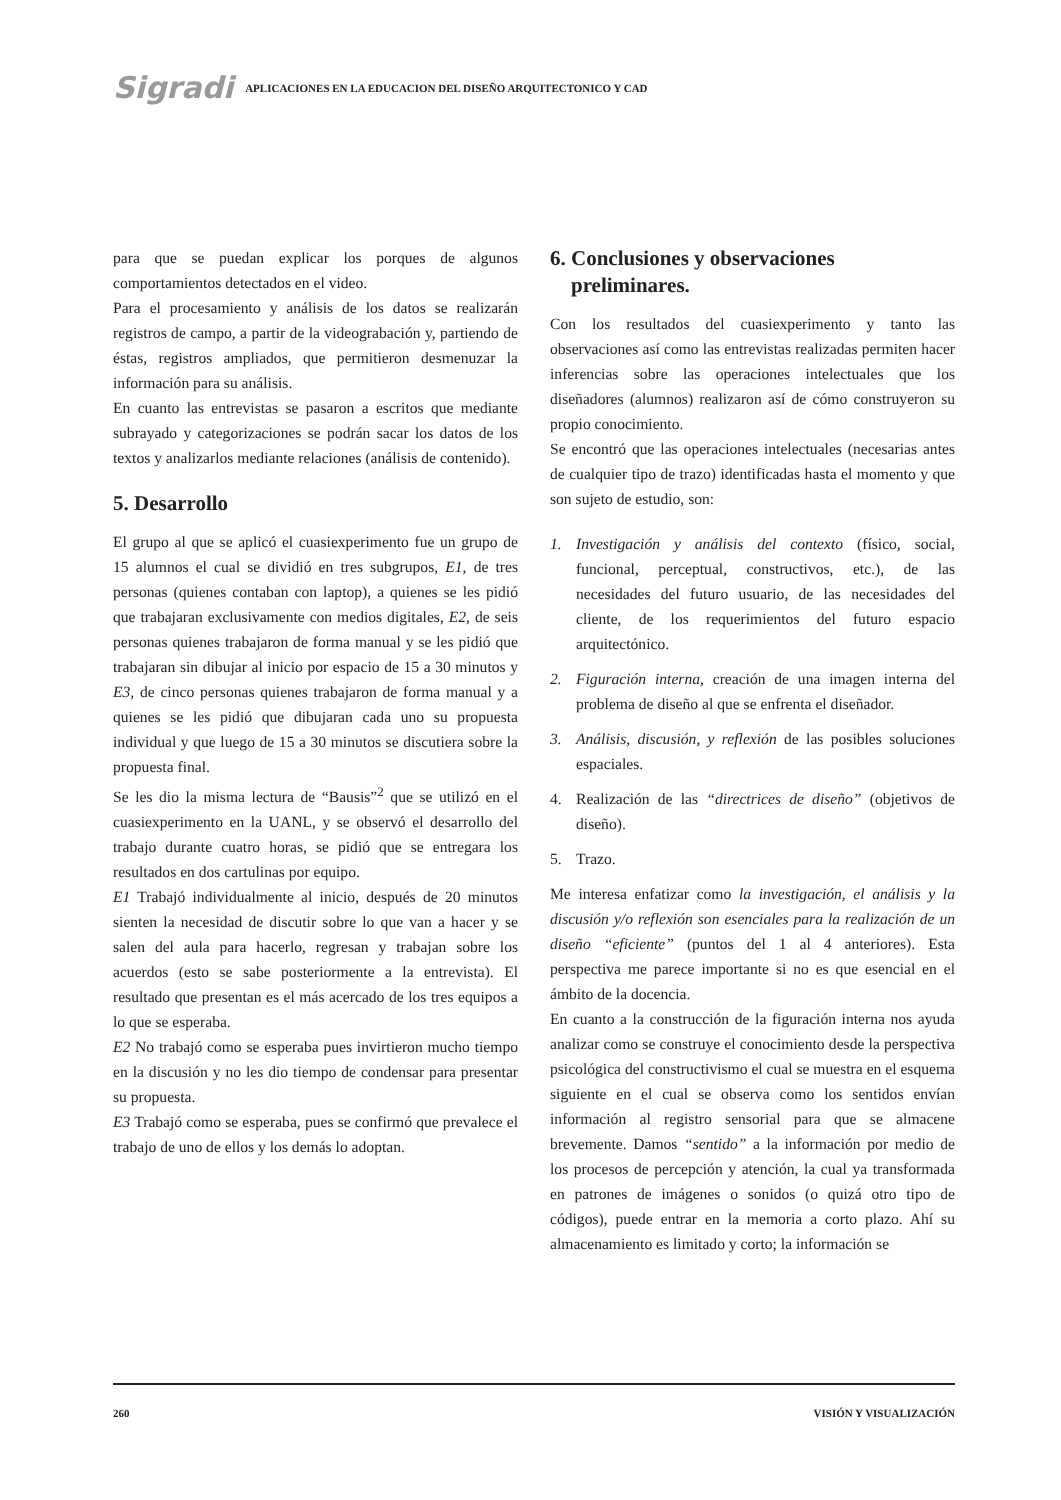Sigradi APLICACIONES EN LA EDUCACION DEL DISEÑO ARQUITECTONICO Y CAD
para que se puedan explicar los porques de algunos comportamientos detectados en el video.
Para el procesamiento y análisis de los datos se realizarán registros de campo, a partir de la videograbación y, partiendo de éstas, registros ampliados, que permitieron desmenuzar la información para su análisis.
En cuanto las entrevistas se pasaron a escritos que mediante subrayado y categorizaciones se podrán sacar los datos de los textos y analizarlos mediante relaciones (análisis de contenido).
5. Desarrollo
El grupo al que se aplicó el cuasiexperimento fue un grupo de 15 alumnos el cual se dividió en tres subgrupos, E1, de tres personas (quienes contaban con laptop), a quienes se les pidió que trabajaran exclusivamente con medios digitales, E2, de seis personas quienes trabajaron de forma manual y se les pidió que trabajaran sin dibujar al inicio por espacio de 15 a 30 minutos y E3, de cinco personas quienes trabajaron de forma manual y a quienes se les pidió que dibujaran cada uno su propuesta individual y que luego de 15 a 30 minutos se discutiera sobre la propuesta final.
Se les dio la misma lectura de “Bausis”<sup>2</sup> que se utilizó en el cuasiexperimento en la UANL, y se observó el desarrollo del trabajo durante cuatro horas, se pidió que se entregara los resultados en dos cartulinas por equipo.
E1 Trabajó individualmente al inicio, después de 20 minutos sienten la necesidad de discutir sobre lo que van a hacer y se salen del aula para hacerlo, regresan y trabajan sobre los acuerdos (esto se sabe posteriormente a la entrevista). El resultado que presentan es el más acercado de los tres equipos a lo que se esperaba.
E2 No trabajó como se esperaba pues invirtieron mucho tiempo en la discusión y no les dio tiempo de condensar para presentar su propuesta.
E3 Trabajó como se esperaba, pues se confirmó que prevalece el trabajo de uno de ellos y los demás lo adoptan.
6. Conclusiones y observaciones
preliminares.
Con los resultados del cuasiexperimento y tanto las observaciones así como las entrevistas realizadas permiten hacer inferencias sobre las operaciones intelectuales que los diseñadores (alumnos) realizaron así de cómo construyeron su propio conocimiento.
Se encontró que las operaciones intelectuales (necesarias antes de cualquier tipo de trazo) identificadas hasta el momento y que son sujeto de estudio, son:
1. Investigación y análisis del contexto (físico, social, funcional, perceptual, constructivos, etc.), de las necesidades del futuro usuario, de las necesidades del cliente, de los requerimientos del futuro espacio arquitectónico.
2. Figuración interna, creación de una imagen interna del problema de diseño al que se enfrenta el diseñador.
3. Análisis, discusión, y reflexión de las posibles soluciones espaciales.
4. Realización de las “directrices de diseño” (objetivos de diseño).
5. Trazo.
Me interesa enfatizar como la investigación, el análisis y la discusión y/o reflexión son esenciales para la realización de un diseño “eficiente” (puntos del 1 al 4 anteriores). Esta perspectiva me parece importante si no es que esencial en el ámbito de la docencia.
En cuanto a la construcción de la figuración interna nos ayuda analizar como se construye el conocimiento desde la perspectiva psicológica del constructivismo el cual se muestra en el esquema siguiente en el cual se observa como los sentidos envían información al registro sensorial para que se almacene brevemente. Damos “sentido” a la información por medio de los procesos de percepción y atención, la cual ya transformada en patrones de imágenes o sonidos (o quizá otro tipo de códigos), puede entrar en la memoria a corto plazo. Ahí su almacenamiento es limitado y corto; la información se
260 VISIÓN Y VISUALIZACIÓN